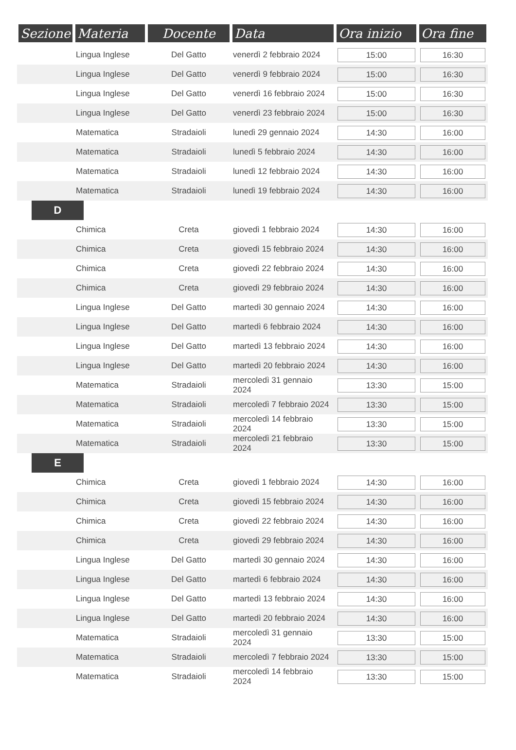| Sezione | Materia | Docente | Data | Ora inizio | Ora fine |
| --- | --- | --- | --- | --- | --- |
| | Lingua Inglese | Del Gatto | venerdì 2 febbraio 2024 | 15:00 | 16:30 |
| | Lingua Inglese | Del Gatto | venerdì 9 febbraio 2024 | 15:00 | 16:30 |
| | Lingua Inglese | Del Gatto | venerdì 16 febbraio 2024 | 15:00 | 16:30 |
| | Lingua Inglese | Del Gatto | venerdì 23 febbraio 2024 | 15:00 | 16:30 |
| | Matematica | Stradaioli | lunedì 29 gennaio 2024 | 14:30 | 16:00 |
| | Matematica | Stradaioli | lunedì 5 febbraio 2024 | 14:30 | 16:00 |
| | Matematica | Stradaioli | lunedì 12 febbraio 2024 | 14:30 | 16:00 |
| | Matematica | Stradaioli | lunedì 19 febbraio 2024 | 14:30 | 16:00 |
| D | | | | | |
| | Chimica | Creta | giovedì 1 febbraio 2024 | 14:30 | 16:00 |
| | Chimica | Creta | giovedì 15 febbraio 2024 | 14:30 | 16:00 |
| | Chimica | Creta | giovedì 22 febbraio 2024 | 14:30 | 16:00 |
| | Chimica | Creta | giovedì 29 febbraio 2024 | 14:30 | 16:00 |
| | Lingua Inglese | Del Gatto | martedì 30 gennaio 2024 | 14:30 | 16:00 |
| | Lingua Inglese | Del Gatto | martedì 6 febbraio 2024 | 14:30 | 16:00 |
| | Lingua Inglese | Del Gatto | martedì 13 febbraio 2024 | 14:30 | 16:00 |
| | Lingua Inglese | Del Gatto | martedì 20 febbraio 2024 | 14:30 | 16:00 |
| | Matematica | Stradaioli | mercoledì 31 gennaio 2024 | 13:30 | 15:00 |
| | Matematica | Stradaioli | mercoledì 7 febbraio 2024 | 13:30 | 15:00 |
| | Matematica | Stradaioli | mercoledì 14 febbraio 2024 | 13:30 | 15:00 |
| | Matematica | Stradaioli | mercoledì 21 febbraio 2024 | 13:30 | 15:00 |
| E | | | | | |
| | Chimica | Creta | giovedì 1 febbraio 2024 | 14:30 | 16:00 |
| | Chimica | Creta | giovedì 15 febbraio 2024 | 14:30 | 16:00 |
| | Chimica | Creta | giovedì 22 febbraio 2024 | 14:30 | 16:00 |
| | Chimica | Creta | giovedì 29 febbraio 2024 | 14:30 | 16:00 |
| | Lingua Inglese | Del Gatto | martedì 30 gennaio 2024 | 14:30 | 16:00 |
| | Lingua Inglese | Del Gatto | martedì 6 febbraio 2024 | 14:30 | 16:00 |
| | Lingua Inglese | Del Gatto | martedì 13 febbraio 2024 | 14:30 | 16:00 |
| | Lingua Inglese | Del Gatto | martedì 20 febbraio 2024 | 14:30 | 16:00 |
| | Matematica | Stradaioli | mercoledì 31 gennaio 2024 | 13:30 | 15:00 |
| | Matematica | Stradaioli | mercoledì 7 febbraio 2024 | 13:30 | 15:00 |
| | Matematica | Stradaioli | mercoledì 14 febbraio 2024 | 13:30 | 15:00 |